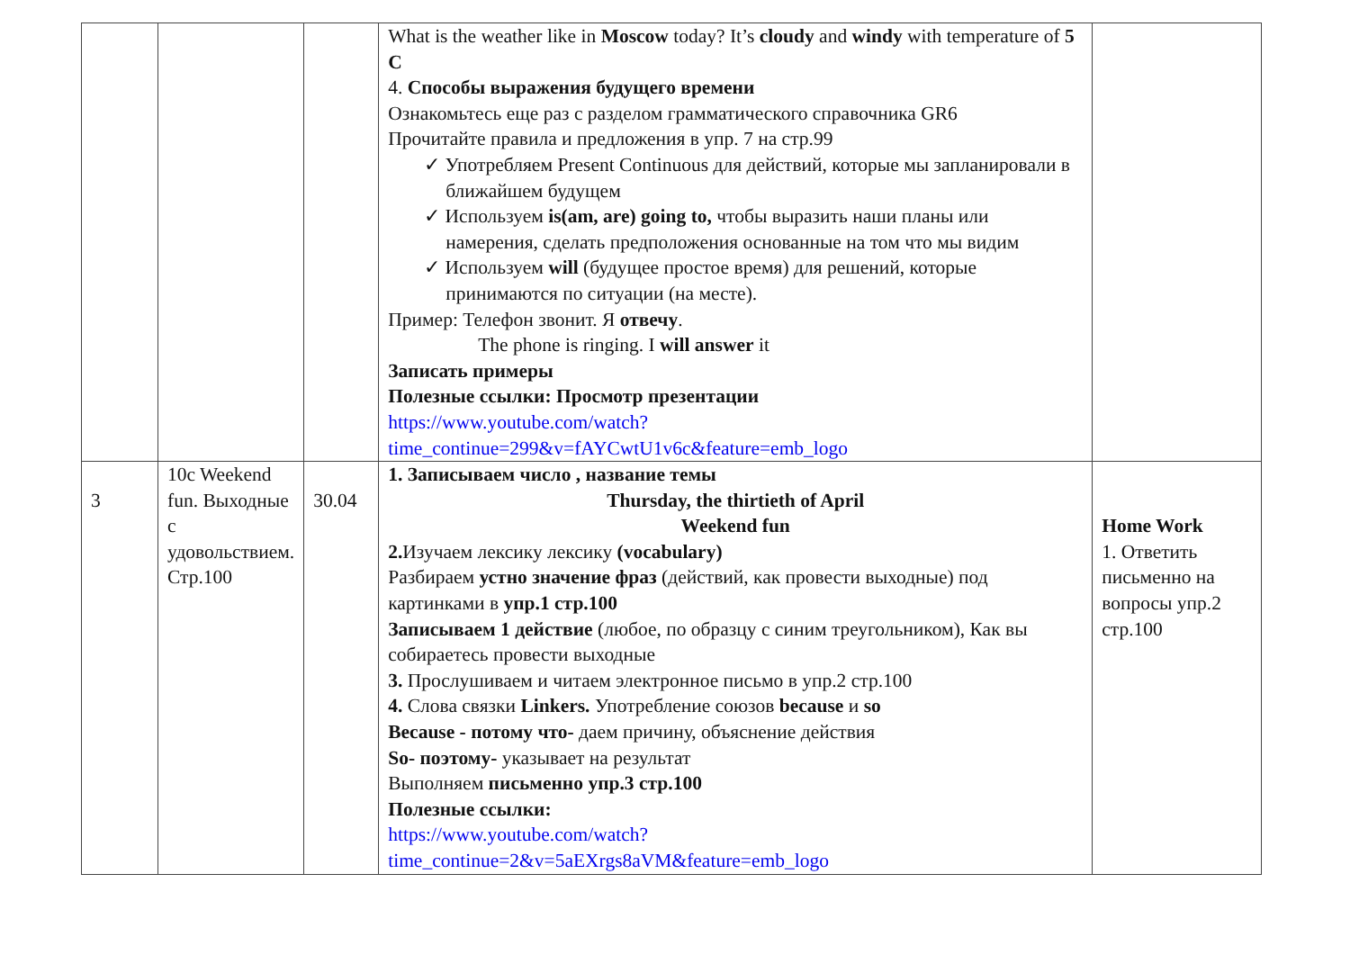| | | | What is the weather like in Moscow today? It’s cloudy and windy with temperature of 5 C 4. Способы выражения будущего времени Ознакомьтесь еще раз с разделом грамматического справочника GR6 Прочитайте правила и предложения в упр. 7 на стр.99 ✓ Употребляем Present Continuous для действий, которые мы запланировали в ближайшем будущем ✓ Используем is(am, are) going to, чтобы выразить наши планы или намерения, сделать предположения основанные на том что мы видим ✓ Используем will (будущее простое время) для решений, которые принимаются по ситуации (на месте). Пример: Телефон звонит. Я отвечу . The phone is ringing. I will answer it Записать примеры Полезные ссылки: Просмотр презентации https://www.youtube.com/watch?time_continue=299&v=fAYCwtU1v6c&feature=emb_logo | |
| 3 | 10c Weekend fun. Выходные с удовольствием. Стр.100 | 30.04 | 1. Записываем число , название темы Thursday, the thirtieth of April Weekend fun 2. Изучаем лексику лексику (vocabulary) Разбираем устно значение фраз (действий, как провести выходные) под картинками в упр.1 стр.100 Записываем 1 действие (любое, по образцу с синим треугольником), Как вы собираетесь провести выходные 3. Прослушиваем и читаем электронное письмо в упр.2 стр.100 4. Слова связки Linkers. Употребление союзов because и so Because - потому что- даем причину, объяснение действия So- поэтому- указывает на результат Выполняем письменно упр.3 стр.100 Полезные ссылки: https://www.youtube.com/watch?time_continue=2&v=5aEXrgs8aVM&feature=emb_logo | Home Work 1. Ответить письменно на вопросы упр.2 стр.100 |